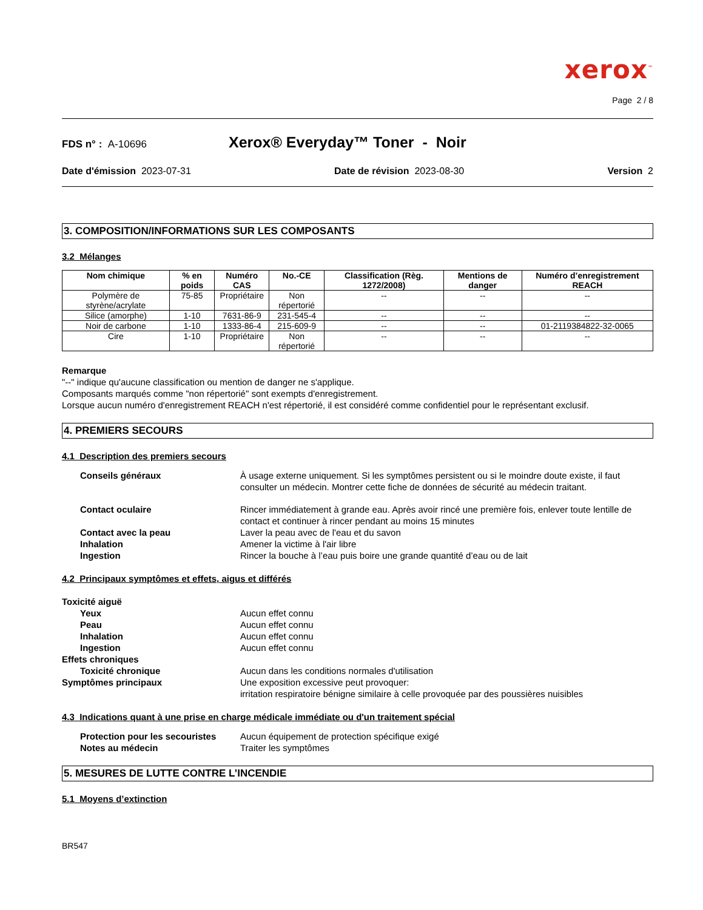xerox<sup>™</sup>
Page 2 / 8
FDS n° : A-10696
Xerox® Everyday™ Toner - Noir
Date d'émission 2023-07-31 Date de révision 2023-08-30 Version 2
3. COMPOSITION/INFORMATIONS SUR LES COMPOSANTS
3.2 Mélanges
| Nom chimique | % en poids | Numéro CAS | No.-CE | Classification (Règ. 1272/2008) | Mentions de danger | Numéro d’enregistrement REACH |
| --- | --- | --- | --- | --- | --- | --- |
| Polymère de styrène/acrylate | 75-85 | Propriétaire | Non répertorié | -- | -- | -- |
| Silice (amorphe) | 1-10 | 7631-86-9 | 231-545-4 | -- | -- | -- |
| Noir de carbone | 1-10 | 1333-86-4 | 215-609-9 | -- | -- | 01-2119384822-32-0065 |
| Cire | 1-10 | Propriétaire | Non répertorié | -- | -- | -- |
Remarque
"--" indique qu'aucune classification ou mention de danger ne s'applique.
Composants marqués comme "non répertorié" sont exempts d'enregistrement.
Lorsque aucun numéro d'enregistrement REACH n'est répertorié, il est considéré comme confidentiel pour le représentant exclusif.
4. PREMIERS SECOURS
4.1 Description des premiers secours
Conseils généraux À usage externe uniquement. Si les symptômes persistent ou si le moindre doute existe, il faut consulter un médecin. Montrer cette fiche de données de sécurité au médecin traitant.
Contact oculaire Rincer immédiatement à grande eau. Après avoir rincé une première fois, enlever toute lentille de contact et continuer à rincer pendant au moins 15 minutes
Contact avec la peau Laver la peau avec de l'eau et du savon
Inhalation Amener la victime à l'air libre
Ingestion Rincer la bouche à l’eau puis boire une grande quantité d’eau ou de lait
4.2 Principaux symptômes et effets, aigus et différés
Toxicité aiguë
Yeux Aucun effet connu
Peau Aucun effet connu
Inhalation Aucun effet connu
Ingestion Aucun effet connu
Effets chroniques
Toxicité chronique Aucun dans les conditions normales d'utilisation
Symptômes principaux Une exposition excessive peut provoquer:
irritation respiratoire bénigne similaire à celle provoquée par des poussières nuisibles
4.3 Indications quant à une prise en charge médicale immédiate ou d'un traitement spécial
Protection pour les secouristes
Aucun équipement de protection spécifique exigé
Notes au médecin Traiter les symptômes
5. MESURES DE LUTTE CONTRE L’INCENDIE
5.1 Moyens d’extinction
BR547